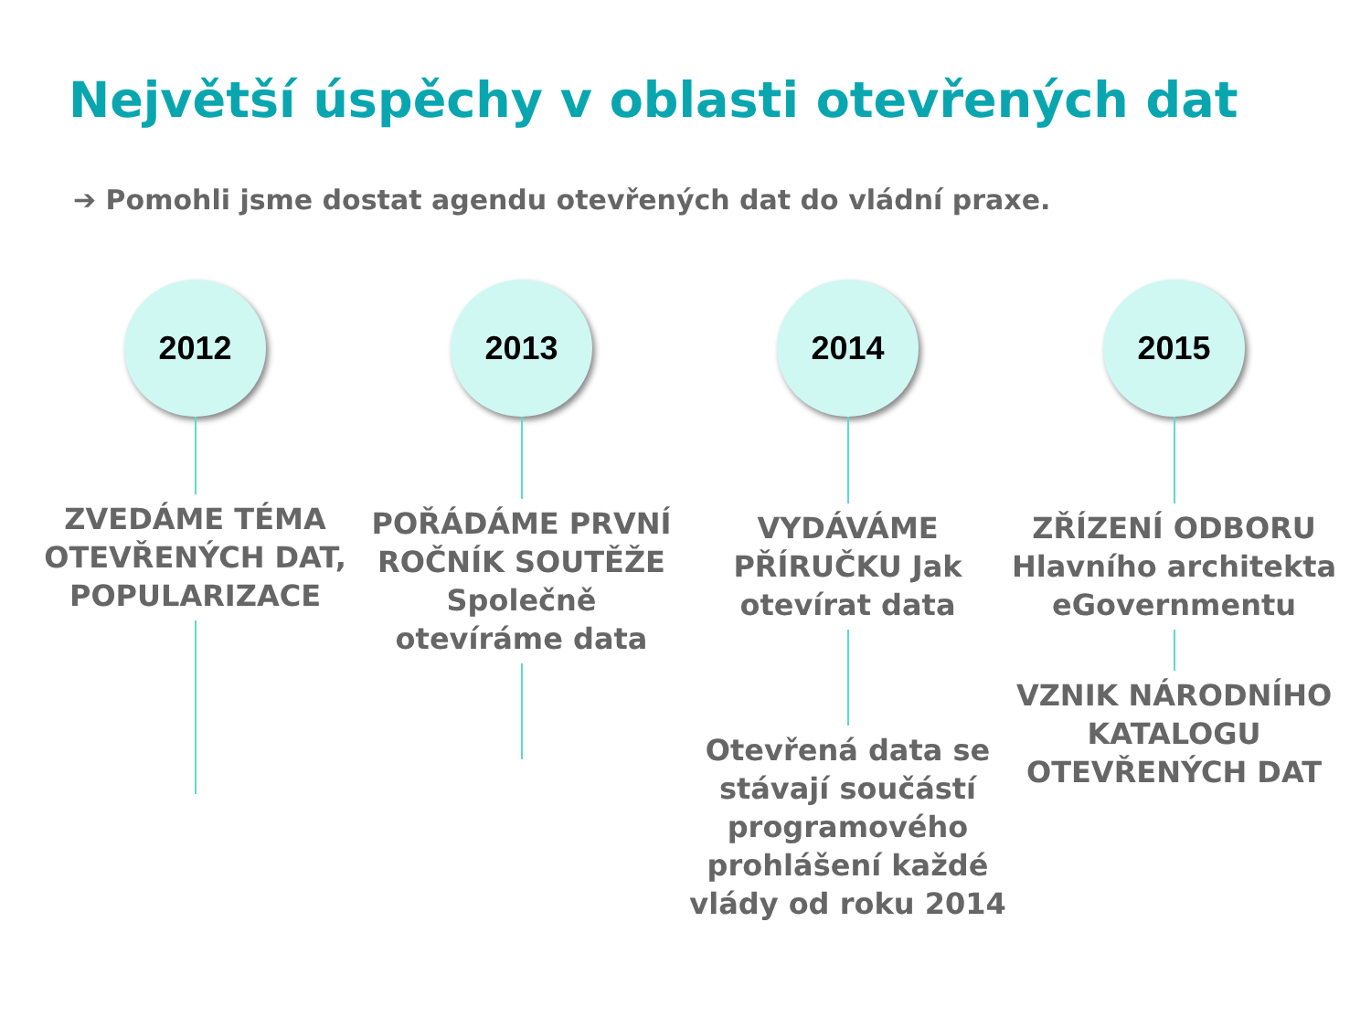Největší úspěchy v oblasti otevřených dat
➔ Pomohli jsme dostat agendu otevřených dat do vládní praxe.
2012
ZVEDÁME TÉMA OTEVŘENÝCH DAT, POPULARIZACE
2013
POŘÁDÁME PRVNÍ ROČNÍK SOUTĚŽE Společně otevíráme data
2014
VYDÁVÁME PŘÍRUČKU Jak otevírat data
Otevřená data se stávají součástí programového prohlášení každé vlády od roku 2014
2015
ZŘÍZENÍ ODBORU Hlavního architekta eGovernmentu
VZNIK NÁRODNÍHO KATALOGU OTEVŘENÝCH DAT